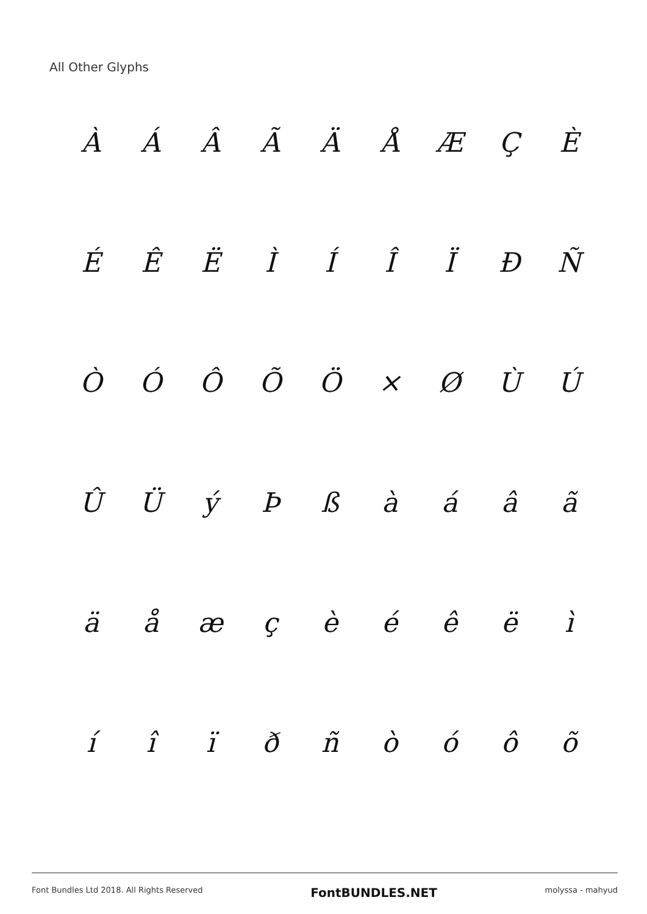All Other Glyphs
| À | Á | Â | Ã | Ä | Å | Æ | Ç | È |
| É | Ê | Ë | Ì | Í | Î | Ï | Ð | Ñ |
| Ò | Ó | Ô | Õ | Ö | × | Ø | Ù | Ú |
| Û | Ü | ý | Þ | ß | à | á | â | ã |
| ä | å | æ | ç | è | é | ê | ë | ì |
| í | î | ï | ð | ñ | ò | ó | ô | õ |
Font Bundles Ltd 2018. All Rights Reserved FontBUNDLES.NET molyssa - mahyud